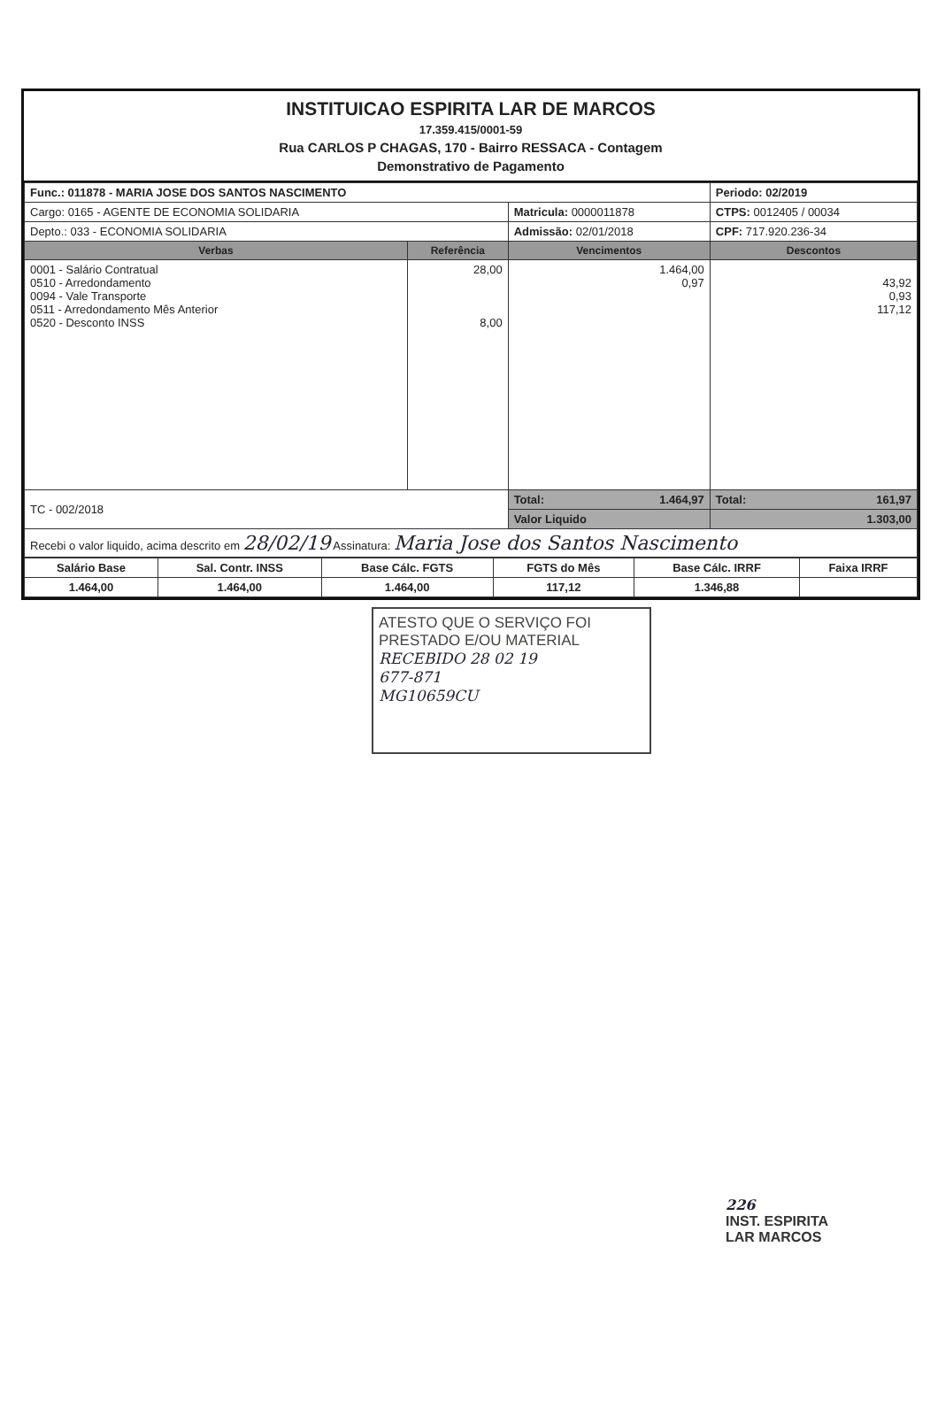INSTITUICAO ESPIRITA LAR DE MARCOS
17.359.415/0001-59
Rua CARLOS P CHAGAS, 170 - Bairro RESSACA - Contagem
Demonstrativo de Pagamento
| Func.: 011878 - MARIA JOSE DOS SANTOS NASCIMENTO | | | Periodo: 02/2019 |
| Cargo: 0165 - AGENTE DE ECONOMIA SOLIDARIA | | Matricula: 0000011878 | CTPS: 0012405 / 00034 |
| Depto.: 033 - ECONOMIA SOLIDARIA | | Admissão: 02/01/2018 | CPF: 717.920.236-34 |
| Verbas | Referência | Vencimentos | Descontos |
| 0001 - Salário Contratual 0510 - Arredondamento 0094 - Vale Transporte 0511 - Arredondamento Mês Anterior 0520 - Desconto INSS | 28,00 8,00 | 1.464,00 0,97 | 43,92 0,93 117,12 |
| TC - 002/2018 | | Total: 1.464,97 | Total: 161,97 |
| | | Valor Liquido | 1.303,00 |
| Recebi o valor liquido, acima descrito em 28/02/19 Assinatura: Maria Jose dos Santos Nascimento | | | |
| Salário Base | Sal. Contr. INSS | Base Cálc. FGTS | FGTS do Mês | Base Cálc. IRRF | Faixa IRRF |
| 1.464,00 | 1.464,00 | 1.464,00 | 117,12 | 1.346,88 | |
ATESTO QUE O SERVIÇO FOI
PRESTADO E/OU MATERIAL
RECEBIDO 28 02 19
677-871
MG10659CU
226
INST. ESPIRITA
LAR MARCOS